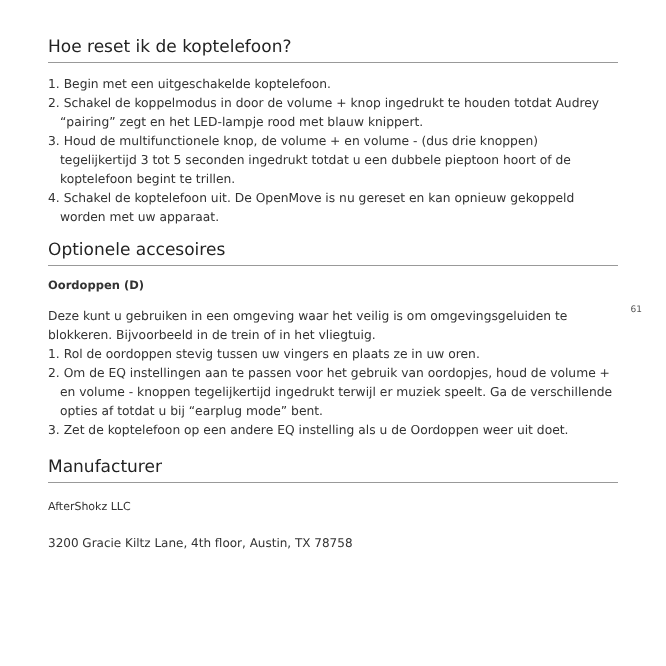Hoe reset ik de koptelefoon?
1. Begin met een uitgeschakelde koptelefoon.
2. Schakel de koppelmodus in door de volume + knop ingedrukt te houden totdat Audrey “pairing” zegt en het LED-lampje rood met blauw knippert.
3. Houd de multifunctionele knop, de volume + en volume - (dus drie knoppen) tegelijkertijd 3 tot 5 seconden ingedrukt totdat u een dubbele pieptoon hoort of de koptelefoon begint te trillen.
4. Schakel de koptelefoon uit. De OpenMove is nu gereset en kan opnieuw gekoppeld worden met uw apparaat.
Optionele accesoires
61
Oordoppen (D)
Deze kunt u gebruiken in een omgeving waar het veilig is om omgevingsgeluiden te blokkeren. Bijvoorbeeld in de trein of in het vliegtuig.
1. Rol de oordoppen stevig tussen uw vingers en plaats ze in uw oren.
2. Om de EQ instellingen aan te passen voor het gebruik van oordopjes, houd de volume + en volume - knoppen tegelijkertijd ingedrukt terwijl er muziek speelt. Ga de verschillende opties af totdat u bij “earplug mode” bent.
3. Zet de koptelefoon op een andere EQ instelling als u de Oordoppen weer uit doet.
Manufacturer
AfterShokz LLC
3200 Gracie Kiltz Lane, 4th floor, Austin, TX 78758